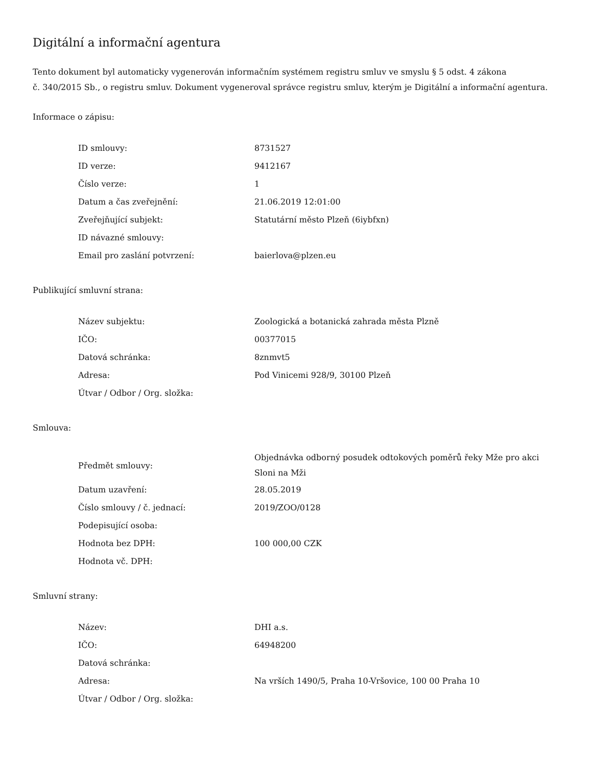Digitální a informační agentura
Tento dokument byl automaticky vygenerován informačním systémem registru smluv ve smyslu § 5 odst. 4 zákona
č. 340/2015 Sb., o registru smluv. Dokument vygeneroval správce registru smluv, kterým je Digitální a informační agentura.
Informace o zápisu:
| ID smlouvy: | 8731527 |
| ID verze: | 9412167 |
| Číslo verze: | 1 |
| Datum a čas zveřejnění: | 21.06.2019 12:01:00 |
| Zveřejňující subjekt: | Statutární město Plzeň (6iybfxn) |
| ID návazné smlouvy: | |
| Email pro zaslání potvrzení: | baierlova@plzen.eu |
Publikující smluvní strana:
| Název subjektu: | Zoologická a botanická zahrada města Plzně |
| IČO: | 00377015 |
| Datová schránka: | 8znmvt5 |
| Adresa: | Pod Vinicemi 928/9, 30100 Plzeň |
| Útvar / Odbor / Org. složka: | |
Smlouva:
| Předmět smlouvy: | Objednávka odborný posudek odtokových poměrů řeky Mže pro akci Sloni na Mži |
| Datum uzavření: | 28.05.2019 |
| Číslo smlouvy / č. jednací: | 2019/ZOO/0128 |
| Podepisující osoba: | |
| Hodnota bez DPH: | 100 000,00 CZK |
| Hodnota vč. DPH: | |
Smluvní strany:
| Název: | DHI a.s. |
| IČO: | 64948200 |
| Datová schránka: | |
| Adresa: | Na vrších 1490/5, Praha 10-Vršovice, 100 00 Praha 10 |
| Útvar / Odbor / Org. složka: | |